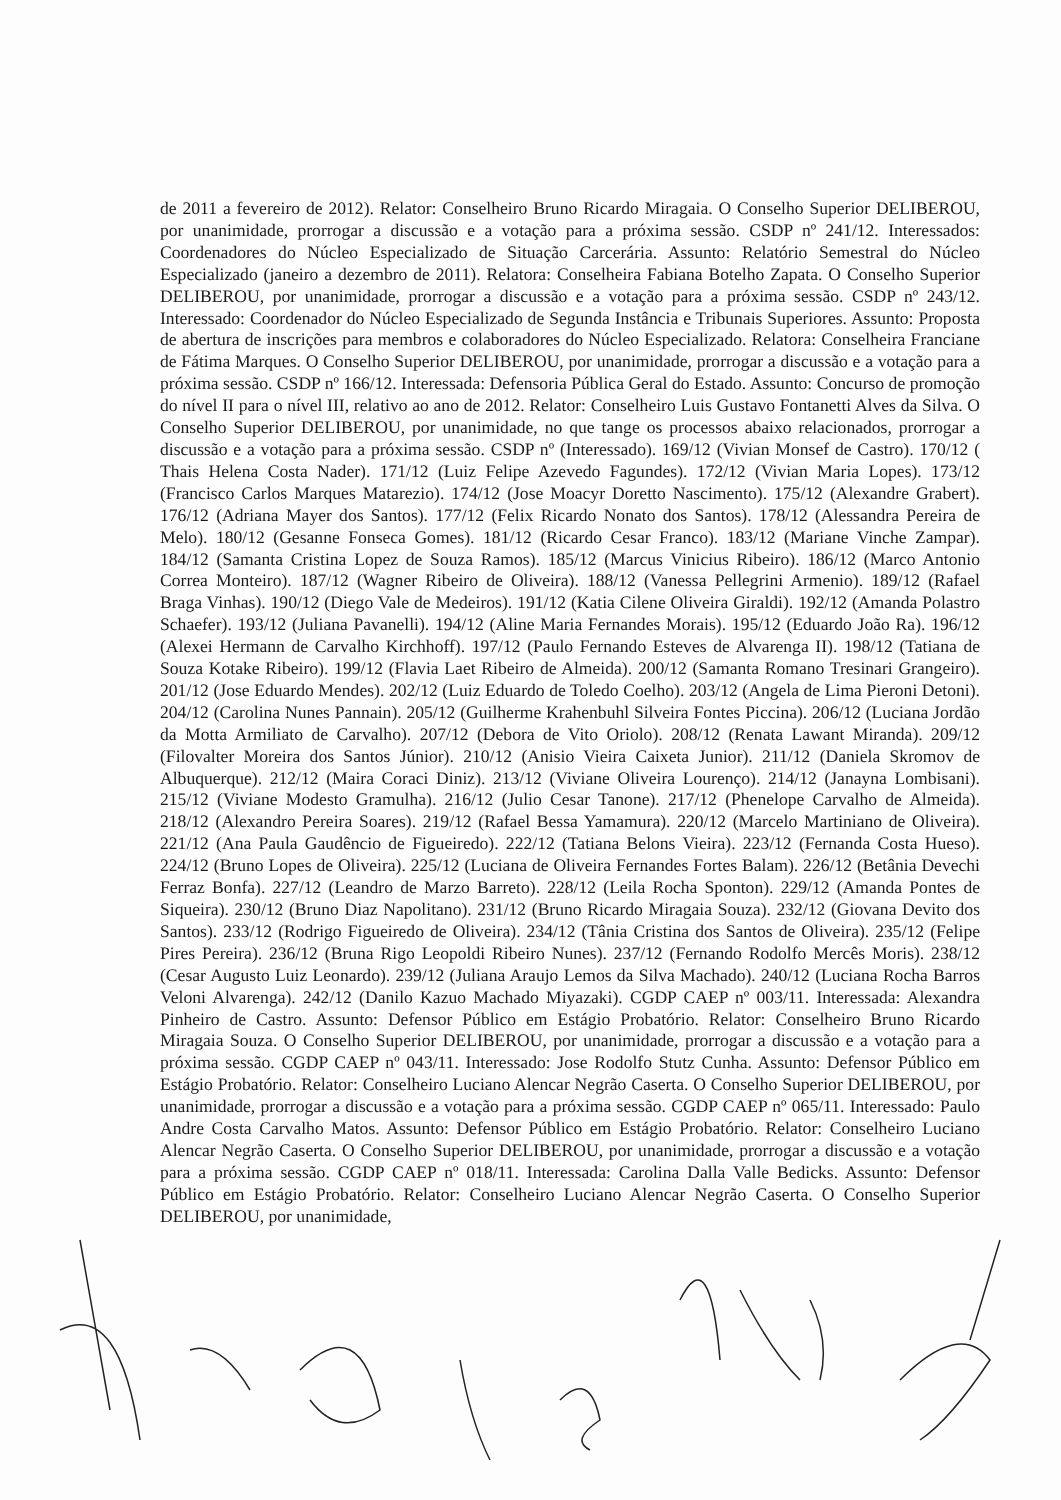de 2011 a fevereiro de 2012). Relator: Conselheiro Bruno Ricardo Miragaia. O Conselho Superior DELIBEROU, por unanimidade, prorrogar a discussão e a votação para a próxima sessão. CSDP nº 241/12. Interessados: Coordenadores do Núcleo Especializado de Situação Carcerária. Assunto: Relatório Semestral do Núcleo Especializado (janeiro a dezembro de 2011). Relatora: Conselheira Fabiana Botelho Zapata. O Conselho Superior DELIBEROU, por unanimidade, prorrogar a discussão e a votação para a próxima sessão. CSDP nº 243/12. Interessado: Coordenador do Núcleo Especializado de Segunda Instância e Tribunais Superiores. Assunto: Proposta de abertura de inscrições para membros e colaboradores do Núcleo Especializado. Relatora: Conselheira Franciane de Fátima Marques. O Conselho Superior DELIBEROU, por unanimidade, prorrogar a discussão e a votação para a próxima sessão. CSDP nº 166/12. Interessada: Defensoria Pública Geral do Estado. Assunto: Concurso de promoção do nível II para o nível III, relativo ao ano de 2012. Relator: Conselheiro Luis Gustavo Fontanetti Alves da Silva. O Conselho Superior DELIBEROU, por unanimidade, no que tange os processos abaixo relacionados, prorrogar a discussão e a votação para a próxima sessão. CSDP nº (Interessado). 169/12 (Vivian Monsef de Castro). 170/12 ( Thais Helena Costa Nader). 171/12 (Luiz Felipe Azevedo Fagundes). 172/12 (Vivian Maria Lopes). 173/12 (Francisco Carlos Marques Matarezio). 174/12 (Jose Moacyr Doretto Nascimento). 175/12 (Alexandre Grabert). 176/12 (Adriana Mayer dos Santos). 177/12 (Felix Ricardo Nonato dos Santos). 178/12 (Alessandra Pereira de Melo). 180/12 (Gesanne Fonseca Gomes). 181/12 (Ricardo Cesar Franco). 183/12 (Mariane Vinche Zampar). 184/12 (Samanta Cristina Lopez de Souza Ramos). 185/12 (Marcus Vinicius Ribeiro). 186/12 (Marco Antonio Correa Monteiro). 187/12 (Wagner Ribeiro de Oliveira). 188/12 (Vanessa Pellegrini Armenio). 189/12 (Rafael Braga Vinhas). 190/12 (Diego Vale de Medeiros). 191/12 (Katia Cilene Oliveira Giraldi). 192/12 (Amanda Polastro Schaefer). 193/12 (Juliana Pavanelli). 194/12 (Aline Maria Fernandes Morais). 195/12 (Eduardo João Ra). 196/12 (Alexei Hermann de Carvalho Kirchhoff). 197/12 (Paulo Fernando Esteves de Alvarenga II). 198/12 (Tatiana de Souza Kotake Ribeiro). 199/12 (Flavia Laet Ribeiro de Almeida). 200/12 (Samanta Romano Tresinari Grangeiro). 201/12 (Jose Eduardo Mendes). 202/12 (Luiz Eduardo de Toledo Coelho). 203/12 (Angela de Lima Pieroni Detoni). 204/12 (Carolina Nunes Pannain). 205/12 (Guilherme Krahenbuhl Silveira Fontes Piccina). 206/12 (Luciana Jordão da Motta Armiliato de Carvalho). 207/12 (Debora de Vito Oriolo). 208/12 (Renata Lawant Miranda). 209/12 (Filovalter Moreira dos Santos Júnior). 210/12 (Anisio Vieira Caixeta Junior). 211/12 (Daniela Skromov de Albuquerque). 212/12 (Maira Coraci Diniz). 213/12 (Viviane Oliveira Lourenço). 214/12 (Janayna Lombisani). 215/12 (Viviane Modesto Gramulha). 216/12 (Julio Cesar Tanone). 217/12 (Phenelope Carvalho de Almeida). 218/12 (Alexandro Pereira Soares). 219/12 (Rafael Bessa Yamamura). 220/12 (Marcelo Martiniano de Oliveira). 221/12 (Ana Paula Gaudêncio de Figueiredo). 222/12 (Tatiana Belons Vieira). 223/12 (Fernanda Costa Hueso). 224/12 (Bruno Lopes de Oliveira). 225/12 (Luciana de Oliveira Fernandes Fortes Balam). 226/12 (Betânia Devechi Ferraz Bonfa). 227/12 (Leandro de Marzo Barreto). 228/12 (Leila Rocha Sponton). 229/12 (Amanda Pontes de Siqueira). 230/12 (Bruno Diaz Napolitano). 231/12 (Bruno Ricardo Miragaia Souza). 232/12 (Giovana Devito dos Santos). 233/12 (Rodrigo Figueiredo de Oliveira). 234/12 (Tânia Cristina dos Santos de Oliveira). 235/12 (Felipe Pires Pereira). 236/12 (Bruna Rigo Leopoldi Ribeiro Nunes). 237/12 (Fernando Rodolfo Mercês Moris). 238/12 (Cesar Augusto Luiz Leonardo). 239/12 (Juliana Araujo Lemos da Silva Machado). 240/12 (Luciana Rocha Barros Veloni Alvarenga). 242/12 (Danilo Kazuo Machado Miyazaki). CGDP CAEP nº 003/11. Interessada: Alexandra Pinheiro de Castro. Assunto: Defensor Público em Estágio Probatório. Relator: Conselheiro Bruno Ricardo Miragaia Souza. O Conselho Superior DELIBEROU, por unanimidade, prorrogar a discussão e a votação para a próxima sessão. CGDP CAEP nº 043/11. Interessado: Jose Rodolfo Stutz Cunha. Assunto: Defensor Público em Estágio Probatório. Relator: Conselheiro Luciano Alencar Negrão Caserta. O Conselho Superior DELIBEROU, por unanimidade, prorrogar a discussão e a votação para a próxima sessão. CGDP CAEP nº 065/11. Interessado: Paulo Andre Costa Carvalho Matos. Assunto: Defensor Público em Estágio Probatório. Relator: Conselheiro Luciano Alencar Negrão Caserta. O Conselho Superior DELIBEROU, por unanimidade, prorrogar a discussão e a votação para a próxima sessão. CGDP CAEP nº 018/11. Interessada: Carolina Dalla Valle Bedicks. Assunto: Defensor Público em Estágio Probatório. Relator: Conselheiro Luciano Alencar Negrão Caserta. O Conselho Superior DELIBEROU, por unanimidade,